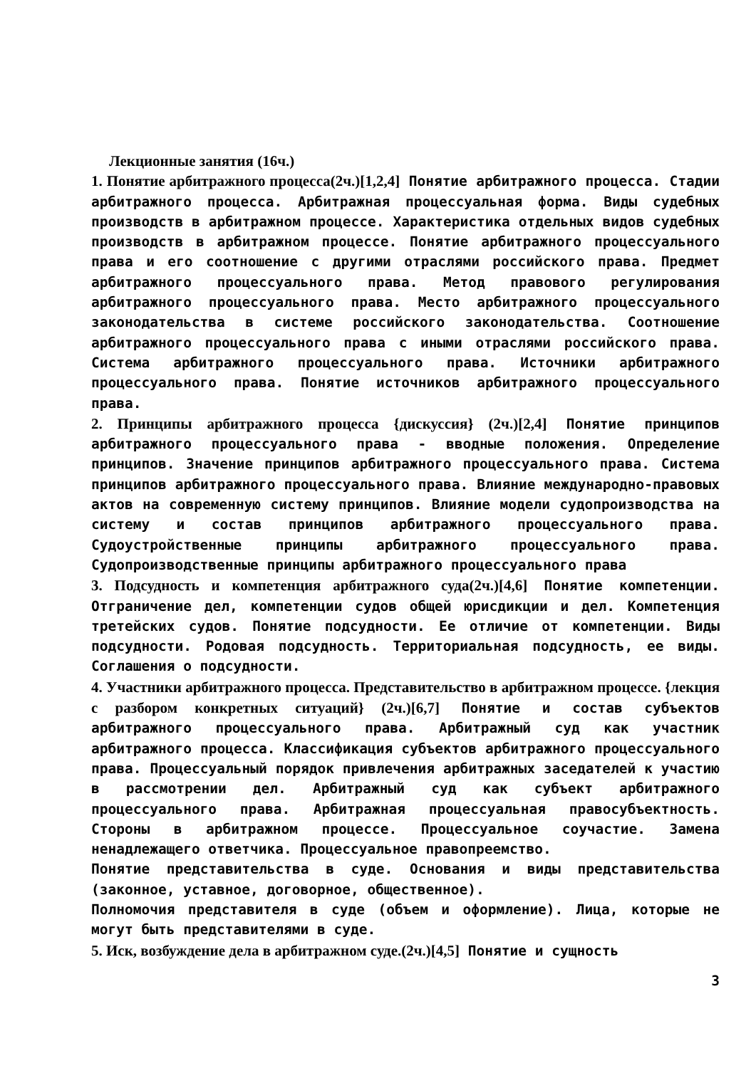Лекционные занятия (16ч.)
1. Понятие арбитражного процесса(2ч.)[1,2,4] Понятие арбитражного процесса. Стадии арбитражного процесса. Арбитражная процессуальная форма. Виды судебных производств в арбитражном процессе. Характеристика отдельных видов судебных производств в арбитражном процессе. Понятие арбитражного процессуального права и его соотношение с другими отраслями российского права. Предмет арбитражного процессуального права. Метод правового регулирования арбитражного процессуального права. Место арбитражного процессуального законодательства в системе российского законодательства. Соотношение арбитражного процессуального права с иными отраслями российского права. Система арбитражного процессуального права. Источники арбитражного процессуального права. Понятие источников арбитражного процессуального права.
2. Принципы арбитражного процесса {дискуссия} (2ч.)[2,4] Понятие принципов арбитражного процессуального права - вводные положения. Определение принципов. Значение принципов арбитражного процессуального права. Система принципов арбитражного процессуального права. Влияние международно-правовых актов на современную систему принципов. Влияние модели судопроизводства на систему и состав принципов арбитражного процессуального права. Судоустройственные принципы арбитражного процессуального права. Судопроизводственные принципы арбитражного процессуального права
3. Подсудность и компетенция арбитражного суда(2ч.)[4,6] Понятие компетенции. Отграничение дел, компетенции судов общей юрисдикции и дел. Компетенция третейских судов. Понятие подсудности. Ее отличие от компетенции. Виды подсудности. Родовая подсудность. Территориальная подсудность, ее виды. Соглашения о подсудности.
4. Участники арбитражного процесса. Представительство в арбитражном процессе. {лекция с разбором конкретных ситуаций} (2ч.)[6,7] Понятие и состав субъектов арбитражного процессуального права. Арбитражный суд как участник арбитражного процесса. Классификация субъектов арбитражного процессуального права. Процессуальный порядок привлечения арбитражных заседателей к участию в рассмотрении дел. Арбитражный суд как субъект арбитражного процессуального права. Арбитражная процессуальная правосубъектность. Стороны в арбитражном процессе. Процессуальное соучастие. Замена ненадлежащего ответчика. Процессуальное правопреемство.
Понятие представительства в суде. Основания и виды представительства (законное, уставное, договорное, общественное).
Полномочия представителя в суде (объем и оформление). Лица, которые не могут быть представителями в суде.
5. Иск, возбуждение дела в арбитражном суде.(2ч.)[4,5] Понятие и сущность
3